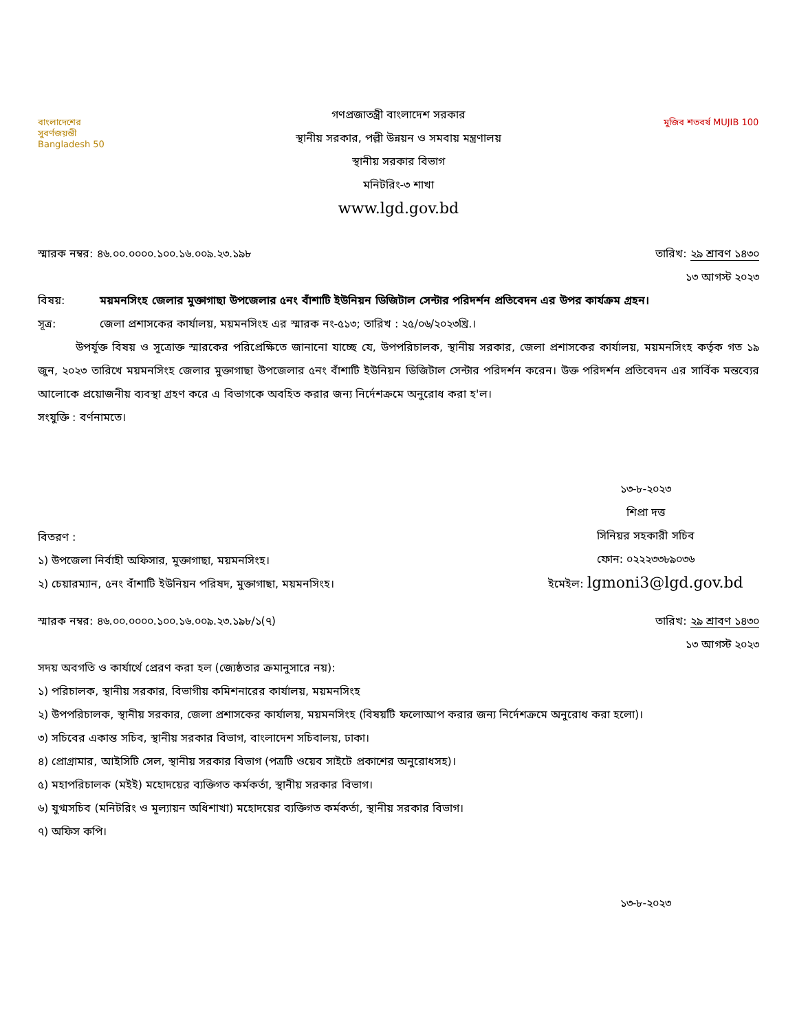বাংলাদেশের
সুবর্ণজয়ন্তী
Bangladesh 50
গণপ্রজাতন্ত্রী বাংলাদেশ সরকার
স্থানীয় সরকার, পল্লী উন্নয়ন ও সমবায় মন্ত্রণালয়
স্থানীয় সরকার বিভাগ
মনিটরিং-৩ শাখা
www.lgd.gov.bd
মুজিব শতবর্ষ MUJIB 100
স্মারক নম্বর: ৪৬.০০.০০০০.১০০.১৬.০০৯.২৩.১৯৮ তারিখ: ২৯ শ্রাবণ ১৪৩০
১৩ আগস্ট ২০২৩
বিষয়: ময়মনসিংহ জেলার মুক্তাগাছা উপজেলার ৫নং বাঁশাটি ইউনিয়ন ডিজিটাল সেন্টার পরিদর্শন প্রতিবেদন এর উপর কার্যক্রম গ্রহন।
সূত্র: জেলা প্রশাসকের কার্যালয়, ময়মনসিংহ এর স্মারক নং-৫১৩; তারিখ : ২৫/০৬/২০২৩খ্রি.।
উপর্যূক্ত বিষয় ও সূত্রোক্ত স্মারকের পরিপ্রেক্ষিতে জানানো যাচ্ছে যে, উপপরিচালক, স্থানীয় সরকার, জেলা প্রশাসকের কার্যালয়, ময়মনসিংহ কর্তৃক গত ১৯ জুন, ২০২৩ তারিখে ময়মনসিংহ জেলার মুক্তাগাছা উপজেলার ৫নং বাঁশাটি ইউনিয়ন ডিজিটাল সেন্টার পরিদর্শন করেন। উক্ত পরিদর্শন প্রতিবেদন এর সার্বিক মন্তব্যের আলোকে প্রয়োজনীয় ব্যবস্থা গ্রহণ করে এ বিভাগকে অবহিত করার জন্য নির্দেশক্রমে অনুরোধ করা হ'ল।
সংযুক্তি : বর্ণনামতে।
বিতরণ :
১) উপজেলা নির্বাহী অফিসার, মুক্তাগাছা, ময়মনসিংহ।
২) চেয়ারম্যান, ৫নং বাঁশাটি ইউনিয়ন পরিষদ, মুক্তাগাছা, ময়মনসিংহ।
১৩-৮-২০২৩
শিপ্রা দত্ত
সিনিয়র সহকারী সচিব
ফোন: ০২২২৩৩৮৯০৩৬
ইমেইল: lgmoni3@lgd.gov.bd
স্মারক নম্বর: ৪৬.০০.০০০০.১০০.১৬.০০৯.২৩.১৯৮/১(৭) তারিখ: ২৯ শ্রাবণ ১৪৩০
১৩ আগস্ট ২০২৩
সদয় অবগতি ও কার্যার্থে প্রেরণ করা হল (জ্যেষ্ঠতার ক্রমানুসারে নয়):
১) পরিচালক, স্থানীয় সরকার, বিভাগীয় কমিশনারের কার্যালয়, ময়মনসিংহ
২) উপপরিচালক, স্থানীয় সরকার, জেলা প্রশাসকের কার্যালয়, ময়মনসিংহ (বিষয়টি ফলোআপ করার জন্য নির্দেশক্রমে অনুরোধ করা হলো)।
৩) সচিবের একান্ত সচিব, স্থানীয় সরকার বিভাগ, বাংলাদেশ সচিবালয়, ঢাকা।
৪) প্রোগ্রামার, আইসিটি সেল, স্থানীয় সরকার বিভাগ (পত্রটি ওয়েব সাইটে প্রকাশের অনুরোধসহ)।
৫) মহাপরিচালক (মইই) মহোদয়ের ব্যক্তিগত কর্মকর্তা, স্থানীয় সরকার বিভাগ।
৬) যুগ্মসচিব (মনিটরিং ও মূল্যায়ন অধিশাখা) মহোদয়ের ব্যক্তিগত কর্মকর্তা, স্থানীয় সরকার বিভাগ।
৭) অফিস কপি।
১৩-৮-২০২৩